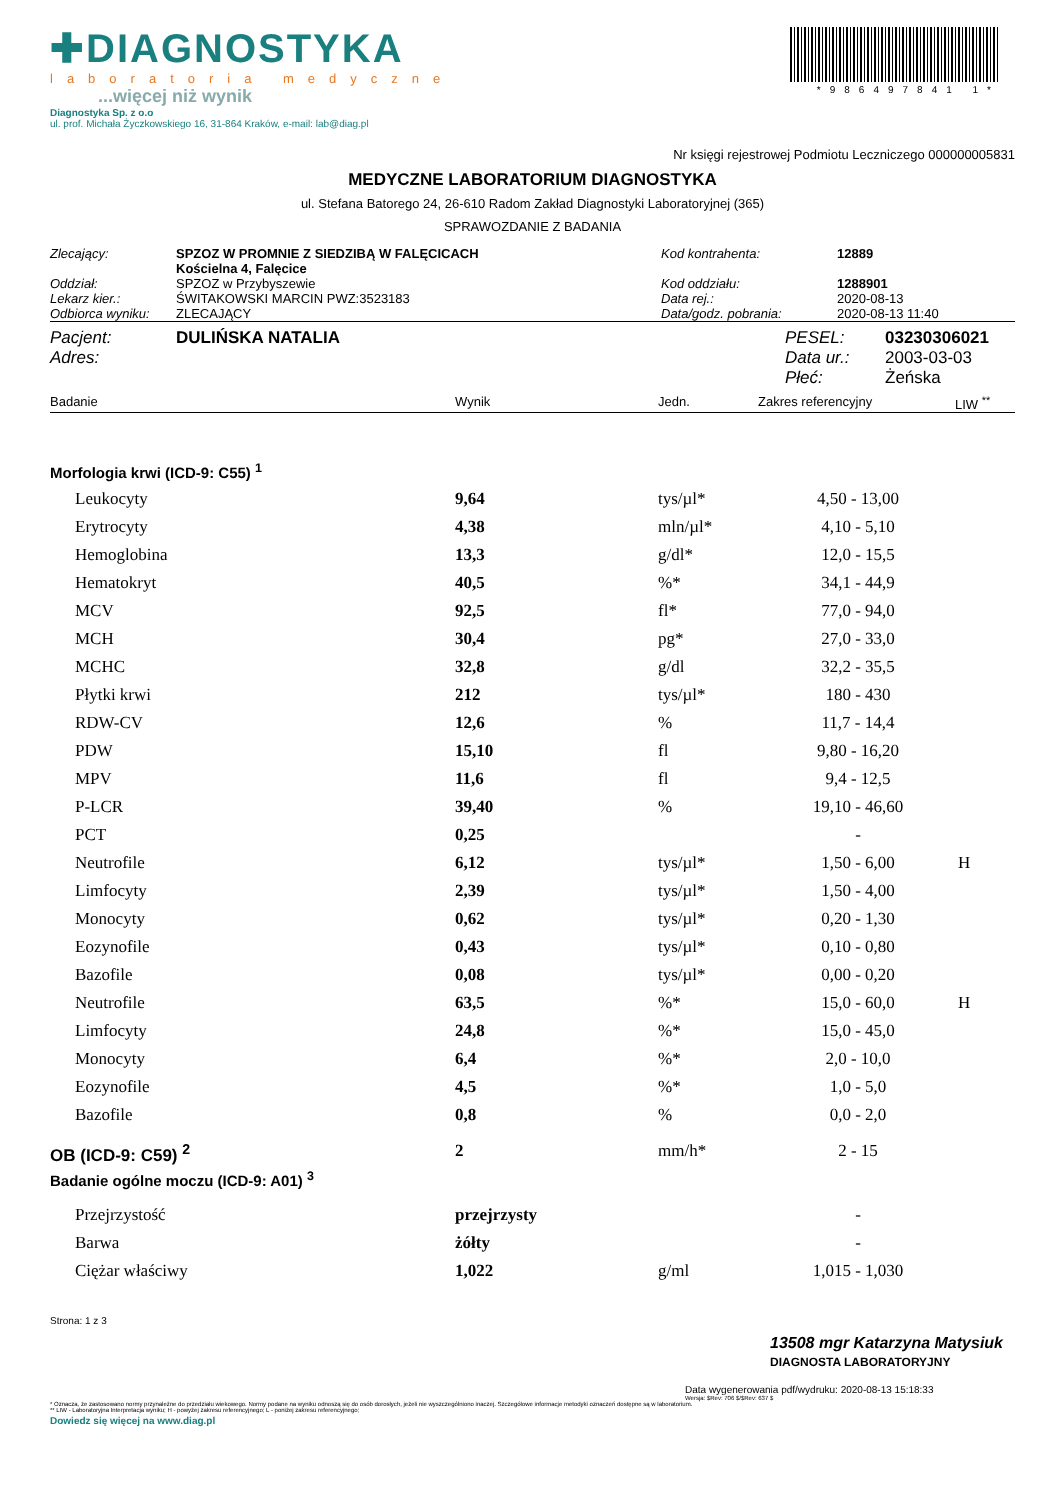✚DIAGNOSTYKA
laboratoria medyczne
...więcej niż wynik
*986497841 1*
Diagnostyka Sp. z o.o
ul. prof. Michała Życzkowskiego 16, 31-864 Kraków, e-mail: lab@diag.pl
Nr księgi rejestrowej Podmiotu Leczniczego 000000005831
MEDYCZNE LABORATORIUM DIAGNOSTYKA
ul. Stefana Batorego 24, 26-610 Radom Zakład Diagnostyki Laboratoryjnej (365)
SPRAWOZDANIE Z BADANIA
| Zlecający: | SPZOZ W PROMNIE Z SIEDZIBĄ W FALĘCICACH Kościelna 4, Falęcice | Kod kontrahenta: | 12889 |
| Oddział: | SPZOZ w Przybyszewie | Kod oddziału: | 1288901 |
| Lekarz kier.: | ŚWITAKOWSKI MARCIN PWZ:3523183 | Data rej.: | 2020-08-13 |
| Odbiorca wyniku: | ZLECAJĄCY | Data/godz. pobrania: | 2020-08-13 11:40 |
| Pacjent: | DULIŃSKA NATALIA | PESEL: | 03230306021 |
| Adres: | | Data ur.: | 2003-03-03 |
| | | Płeć: | Żeńska |
| Badanie | Wynik | Jedn. | Zakres referencyjny | LIW <sup>**</sup> |
Morfologia krwi (ICD-9: C55) <sup>1</sup>
| Leukocyty | 9,64 | tys/µl* | 4,50 - 13,00 | |
| Erytrocyty | 4,38 | mln/µl* | 4,10 - 5,10 | |
| Hemoglobina | 13,3 | g/dl* | 12,0 - 15,5 | |
| Hematokryt | 40,5 | %* | 34,1 - 44,9 | |
| MCV | 92,5 | fl* | 77,0 - 94,0 | |
| MCH | 30,4 | pg* | 27,0 - 33,0 | |
| MCHC | 32,8 | g/dl | 32,2 - 35,5 | |
| Płytki krwi | 212 | tys/µl* | 180 - 430 | |
| RDW-CV | 12,6 | % | 11,7 - 14,4 | |
| PDW | 15,10 | fl | 9,80 - 16,20 | |
| MPV | 11,6 | fl | 9,4 - 12,5 | |
| P-LCR | 39,40 | % | 19,10 - 46,60 | |
| PCT | 0,25 | | - | |
| Neutrofile | 6,12 | tys/µl* | 1,50 - 6,00 | H |
| Limfocyty | 2,39 | tys/µl* | 1,50 - 4,00 | |
| Monocyty | 0,62 | tys/µl* | 0,20 - 1,30 | |
| Eozynofile | 0,43 | tys/µl* | 0,10 - 0,80 | |
| Bazofile | 0,08 | tys/µl* | 0,00 - 0,20 | |
| Neutrofile | 63,5 | %* | 15,0 - 60,0 | H |
| Limfocyty | 24,8 | %* | 15,0 - 45,0 | |
| Monocyty | 6,4 | %* | 2,0 - 10,0 | |
| Eozynofile | 4,5 | %* | 1,0 - 5,0 | |
| Bazofile | 0,8 | % | 0,0 - 2,0 | |
| OB (ICD-9: C59) <sup>2</sup> | 2 | mm/h* | 2 - 15 | |
| Badanie ogólne moczu (ICD-9: A01) <sup>3</sup> | | | | |
| Przejrzystość | przejrzysty | | - | |
| Barwa | żółty | | - | |
| Ciężar właściwy | 1,022 | g/ml | 1,015 - 1,030 | |
Strona: 1 z 3
13508 mgr Katarzyna Matysiuk
DIAGNOSTA LABORATORYJNY
Data wygenerowania pdf/wydruku: 2020-08-13 15:18:33
Wersja: $Rev: 706 $/$Rev: 637 $
* Oznacza, że zastosowano normy przynależne do przedziału wiekowego. Normy podane na wyniku odnoszą się do osób dorosłych, jeżeli nie wyszczególniono inaczej. Szczegółowe informacje metodyki oznaczeń dostępne są w laboratorium.
** LIW - Laboratoryjna Interpretacja wyniku; H - powyżej zakresu referencyjnego; L - poniżej zakresu referencyjnego;
Dowiedz się więcej na www.diag.pl